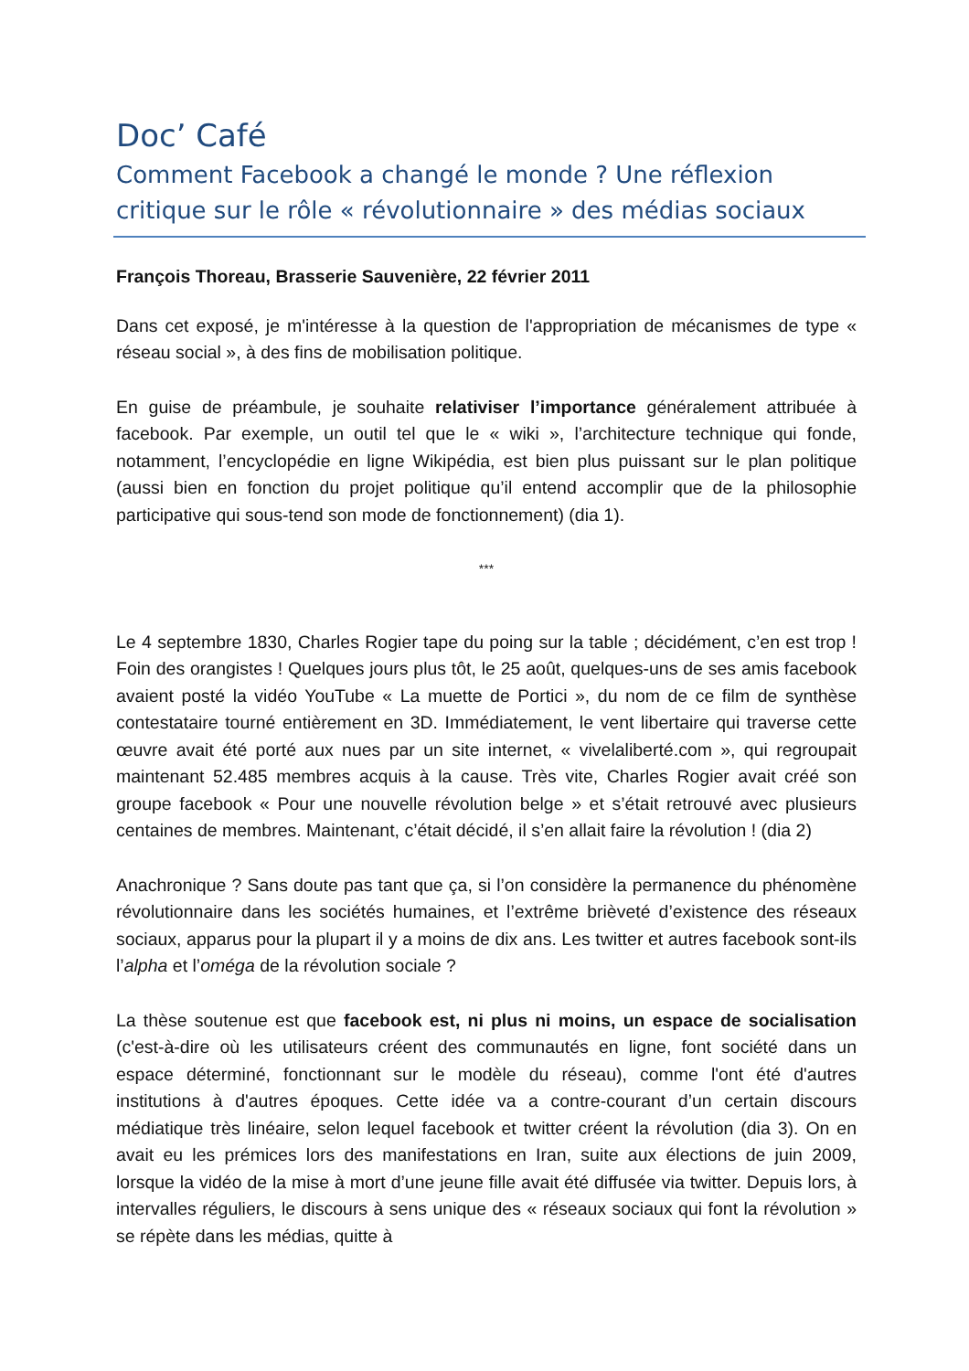Doc’ Café
Comment Facebook a changé le monde ? Une réflexion critique sur le rôle « révolutionnaire » des médias sociaux
François Thoreau, Brasserie Sauvenière, 22 février 2011
Dans cet exposé, je m'intéresse à la question de l'appropriation de mécanismes de type « réseau social », à des fins de mobilisation politique.
En guise de préambule, je souhaite relativiser l’importance généralement attribuée à facebook. Par exemple, un outil tel que le « wiki », l’architecture technique qui fonde, notamment, l’encyclopédie en ligne Wikipédia, est bien plus puissant sur le plan politique (aussi bien en fonction du projet politique qu’il entend accomplir que de la philosophie participative qui sous-tend son mode de fonctionnement) (dia 1).
***
Le 4 septembre 1830, Charles Rogier tape du poing sur la table ; décidément, c’en est trop ! Foin des orangistes ! Quelques jours plus tôt, le 25 août, quelques-uns de ses amis facebook avaient posté la vidéo YouTube « La muette de Portici », du nom de ce film de synthèse contestataire tourné entièrement en 3D. Immédiatement, le vent libertaire qui traverse cette œuvre avait été porté aux nues par un site internet, « vivelaliberté.com », qui regroupait maintenant 52.485 membres acquis à la cause. Très vite, Charles Rogier avait créé son groupe facebook « Pour une nouvelle révolution belge » et s’était retrouvé avec plusieurs centaines de membres. Maintenant, c’était décidé, il s’en allait faire la révolution ! (dia 2)
Anachronique ? Sans doute pas tant que ça, si l’on considère la permanence du phénomène révolutionnaire dans les sociétés humaines, et l’extrême brièveté d’existence des réseaux sociaux, apparus pour la plupart il y a moins de dix ans. Les twitter et autres facebook sont-ils l’alpha et l’oméga de la révolution sociale ?
La thèse soutenue est que facebook est, ni plus ni moins, un espace de socialisation (c'est-à-dire où les utilisateurs créent des communautés en ligne, font société dans un espace déterminé, fonctionnant sur le modèle du réseau), comme l'ont été d'autres institutions à d'autres époques. Cette idée va a contre-courant d’un certain discours médiatique très linéaire, selon lequel facebook et twitter créent la révolution (dia 3). On en avait eu les prémices lors des manifestations en Iran, suite aux élections de juin 2009, lorsque la vidéo de la mise à mort d’une jeune fille avait été diffusée via twitter. Depuis lors, à intervalles réguliers, le discours à sens unique des « réseaux sociaux qui font la révolution » se répète dans les médias, quitte à